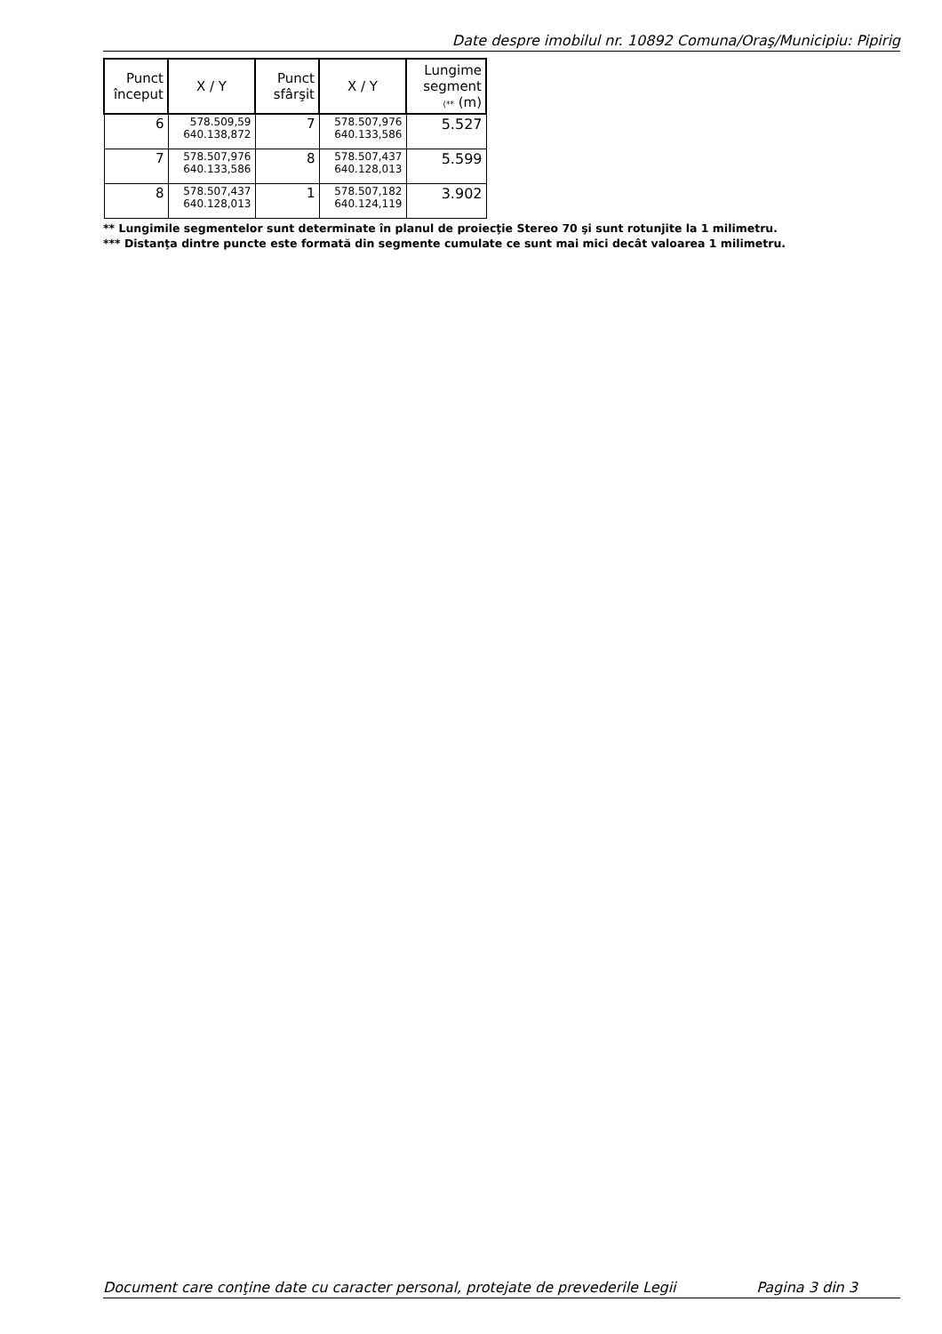Date despre imobilul nr. 10892 Comuna/Oraş/Municipiu: Pipirig
| Punct început | X / Y | Punct sfârşit | X / Y | Lungime segment (** (m) |
| --- | --- | --- | --- | --- |
| 6 | 578.509,59 640.138,872 | 7 | 578.507,976 640.133,586 | 5.527 |
| 7 | 578.507,976 640.133,586 | 8 | 578.507,437 640.128,013 | 5.599 |
| 8 | 578.507,437 640.128,013 | 1 | 578.507,182 640.124,119 | 3.902 |
** Lungimile segmentelor sunt determinate în planul de proiecţie Stereo 70 şi sunt rotunjite la 1 milimetru.
*** Distanţa dintre puncte este formată din segmente cumulate ce sunt mai mici decât valoarea 1 milimetru.
Document care conţine date cu caracter personal, protejate de prevederile Legii Pagina 3 din 3